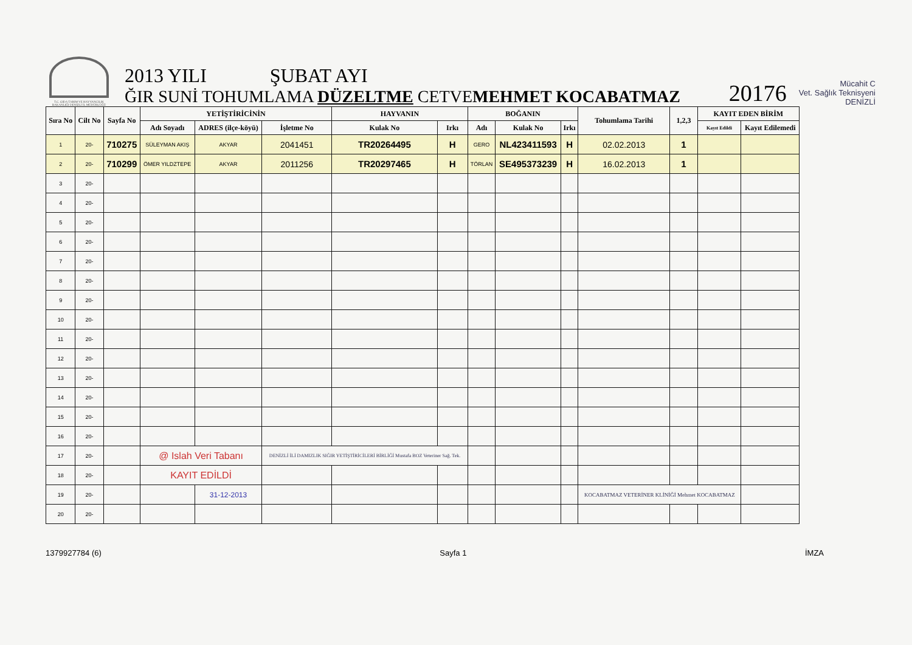T.C. GIDA TARIM VE HAYVANCILIK BAKANLIĞI DENİZLİ İL MÜDÜRLÜĞÜ
2013 YILI ŞUBAT AYI
ĞIR SUNİ TOHUMLAMA DÜZELTME CETVEMEHMET KOCABATMAZ
20176
Mücahit C
Vet. Sağlık Teknisyeni
DENİZLİ
| Sıra No | Cilt No | Sayfa No | YETİŞTİRİCİNİN | | | HAYVANIN | | BOĞANIN | | | Tohumlama Tarihi | 1,2,3 | KAYIT EDEN BİRİM | |
| --- | --- | --- | --- | --- | --- | --- | --- | --- | --- | --- | --- | --- | --- | --- |
| | | | Adı Soyadı | ADRES (ilçe-köyü) | İşletme No | Kulak No | Irkı | Adı | Kulak No | Irkı | | | Kayıt Edildi | Kayıt Edilemedi |
| 1 | 20- | 710275 | SÜLEYMAN AKIŞ | AKYAR | 2041451 | TR20264495 | H | GERO | NL423411593 | H | 02.02.2013 | 1 | | |
| 2 | 20- | 710299 | ÖMER YILDZTEPE | AKYAR | 2011256 | TR20297465 | H | TÖRLAN | SE495373239 | H | 16.02.2013 | 1 | | |
| 3 | 20- | | | | | | | | | | | | | |
| 4 | 20- | | | | | | | | | | | | | |
| 5 | 20- | | | | | | | | | | | | | |
| 6 | 20- | | | | | | | | | | | | | |
| 7 | 20- | | | | | | | | | | | | | |
| 8 | 20- | | | | | | | | | | | | | |
| 9 | 20- | | | | | | | | | | | | | |
| 10 | 20- | | | | | | | | | | | | | |
| 11 | 20- | | | | | | | | | | | | | |
| 12 | 20- | | | | | | | | | | | | | |
| 13 | 20- | | | | | | | | | | | | | |
| 14 | 20- | | | | | | | | | | | | | |
| 15 | 20- | | | | | | | | | | | | | |
| 16 | 20- | | | | | | | | | | | | | |
| 17 | 20- | | @ Islah Veri Tabanı | | DENİZLİ İLİ DAMIZLIK SIĞIR YETİŞTİRİCİLERİ BİRLİĞİ Mustafa BOZ Veteriner Sağ. Tek. | | | | | | | | | |
| 18 | 20- | | KAYIT EDİLDİ | | | | | | | | | | | |
| 19 | 20- | | | 31-12-2013 | | | | | | | KOCABATMAZ VETERİNER KLİNİĞİ Mehmet KOCABATMAZ | | | |
| 20 | 20- | | | | | | | | | | | | | |
1379927784 (6) Sayfa 1 İMZA